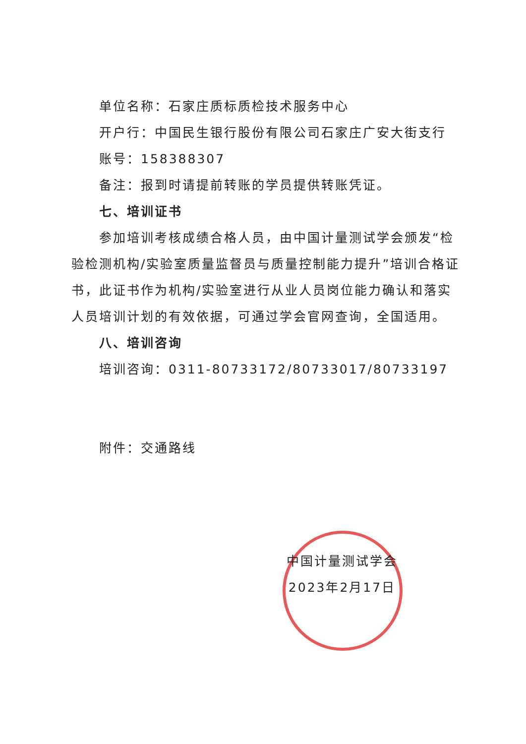单位名称：石家庄质标质检技术服务中心
开户行：中国民生银行股份有限公司石家庄广安大街支行
账号：158388307
备注：报到时请提前转账的学员提供转账凭证。
七、培训证书
参加培训考核成绩合格人员，由中国计量测试学会颁发“检验检测机构/实验室质量监督员与质量控制能力提升”培训合格证书，此证书作为机构/实验室进行从业人员岗位能力确认和落实人员培训计划的有效依据，可通过学会官网查询，全国适用。
八、培训咨询
培训咨询：0311-80733172/80733017/80733197
附件：交通路线
中国计量测试学会
2023年2月17日